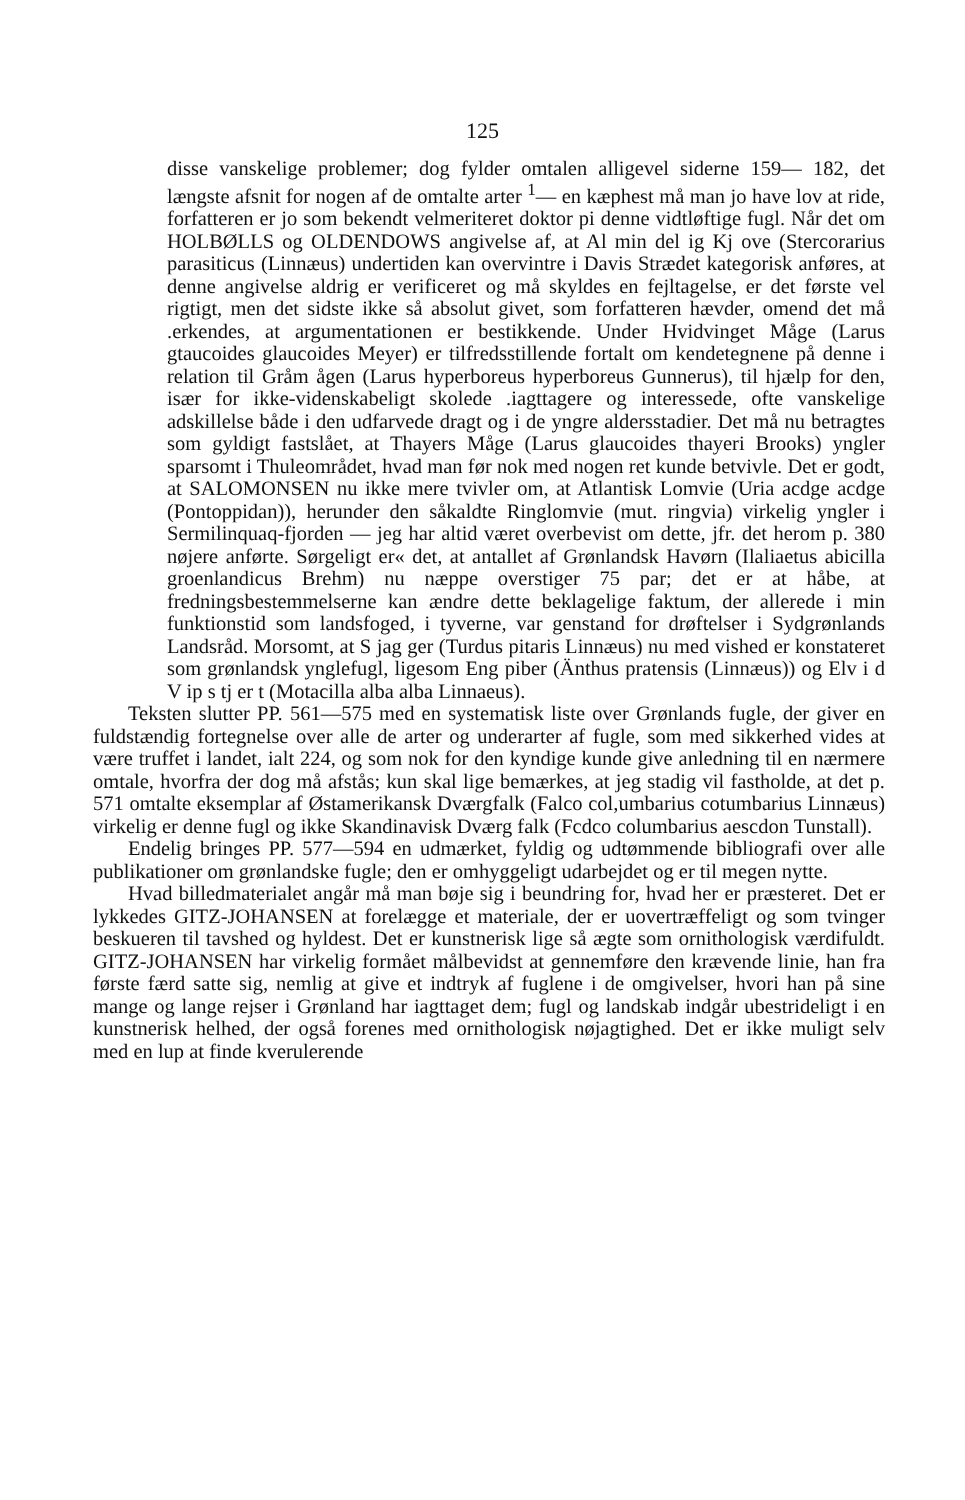125
disse vanskelige problemer; dog fylder omtalen alligevel siderne 159— 182, det længste afsnit for nogen af de omtalte arter <sup>1</sup>— en kæphest må man jo have lov at ride, forfatteren er jo som bekendt velmeriteret doktor pi denne vidtløftige fugl. Når det om HOLBØLLS og OLDENDOWS angivelse af, at Al min del ig Kj ove (Stercorarius parasiticus (Linnæus) undertiden kan overvintre i Davis Strædet kategorisk anføres, at denne angivelse aldrig er verificeret og må skyldes en fejltagelse, er det første vel rigtigt, men det sidste ikke så absolut givet, som forfatteren hævder, omend det må .erkendes, at argumentationen er bestikkende. Under Hvidvinget Måge (Larus gtaucoides glaucoides Meyer) er tilfredsstillende fortalt om kendetegnene på denne i relation til Gråm ågen (Larus hyperboreus hyperboreus Gunnerus), til hjælp for den, især for ikke-videnskabeligt skolede .iagttagere og interessede, ofte vanskelige adskillelse både i den udfarvede dragt og i de yngre aldersstadier. Det må nu betragtes som gyldigt fastslået, at Thayers Måge (Larus glaucoides thayeri Brooks) yngler sparsomt i Thuleområdet, hvad man før nok med nogen ret kunde betvivle. Det er godt, at SALOMONSEN nu ikke mere tvivler om, at Atlantisk Lomvie (Uria acdge acdge (Pontoppidan)), herunder den såkaldte Ringlomvie (mut. ringvia) virkelig yngler i Sermilinquaq-fjorden — jeg har altid været overbevist om dette, jfr. det herom p. 380 nøjere anførte. Sørgeligt er« det, at antallet af Grønlandsk Havørn (Ilaliaetus abicilla groenlandicus Brehm) nu næppe overstiger 75 par; det er at håbe, at fredningsbestemmelserne kan ændre dette beklagelige faktum, der allerede i min funktionstid som landsfoged, i tyverne, var genstand for drøftelser i Sydgrønlands Landsråd. Morsomt, at S jag ger (Turdus pitaris Linnæus) nu med vished er konstateret som grønlandsk ynglefugl, ligesom Eng piber (Änthus pratensis (Linnæus)) og Elv i d V ip s tj er t (Motacilla alba alba Linnaeus).
Teksten slutter PP. 561—575 med en systematisk liste over Grønlands fugle, der giver en fuldstændig fortegnelse over alle de arter og underarter af fugle, som med sikkerhed vides at være truffet i landet, ialt 224, og som nok for den kyndige kunde give anledning til en nærmere omtale, hvorfra der dog må afstås; kun skal lige bemærkes, at jeg stadig vil fastholde, at det p. 571 omtalte eksemplar af Østamerikansk Dværgfalk (Falco col,umbarius cotumbarius Linnæus) virkelig er denne fugl og ikke Skandinavisk Dværg falk (Fcdco columbarius aescdon Tunstall).
Endelig bringes PP. 577—594 en udmærket, fyldig og udtømmende bibliografi over alle publikationer om grønlandske fugle; den er omhyggeligt udarbejdet og er til megen nytte.
Hvad billedmaterialet angår må man bøje sig i beundring for, hvad her er præsteret. Det er lykkedes GITZ-JOHANSEN at forelægge et materiale, der er uovertræffeligt og som tvinger beskueren til tavshed og hyldest. Det er kunstnerisk lige så ægte som ornithologisk værdifuldt. GITZ-JOHANSEN har virkelig formået målbevidst at gennemføre den krævende linie, han fra første færd satte sig, nemlig at give et indtryk af fuglene i de omgivelser, hvori han på sine mange og lange rejser i Grønland har iagttaget dem; fugl og landskab indgår ubestrideligt i en kunstnerisk helhed, der også forenes med ornithologisk nøjagtighed. Det er ikke muligt selv med en lup at finde kverulerende